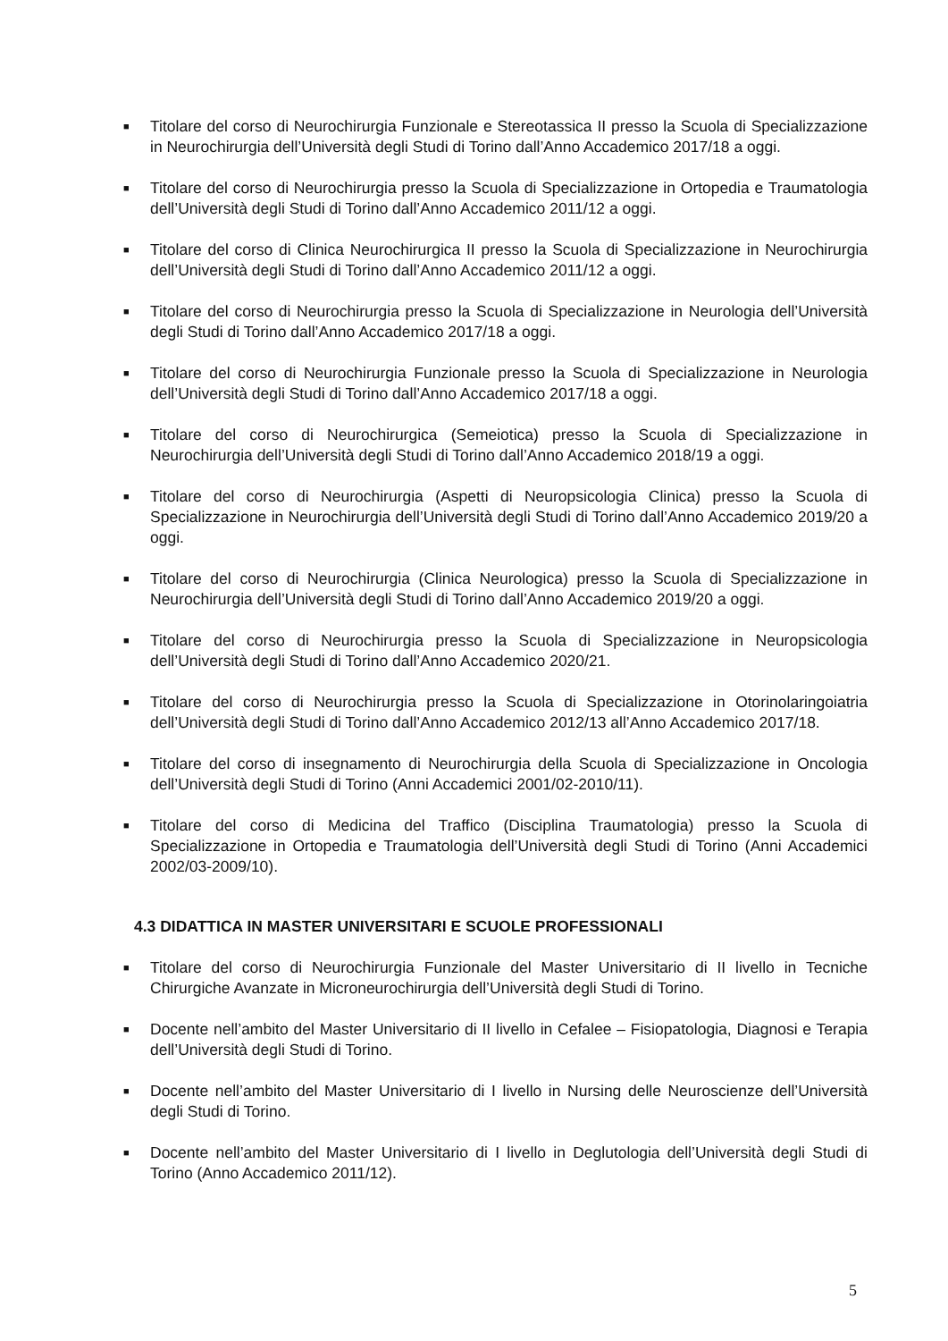■
Titolare del corso di Neurochirurgia Funzionale e Stereotassica II presso la Scuola di Specializzazione in Neurochirurgia dell’Università degli Studi di Torino dall’Anno Accademico 2017/18 a oggi.
■
Titolare del corso di Neurochirurgia presso la Scuola di Specializzazione in Ortopedia e Traumatologia dell’Università degli Studi di Torino dall’Anno Accademico 2011/12 a oggi.
■
Titolare del corso di Clinica Neurochirurgica II presso la Scuola di Specializzazione in Neurochirurgia dell’Università degli Studi di Torino dall’Anno Accademico 2011/12 a oggi.
■
Titolare del corso di Neurochirurgia presso la Scuola di Specializzazione in Neurologia dell’Università degli Studi di Torino dall’Anno Accademico 2017/18 a oggi.
■
Titolare del corso di Neurochirurgia Funzionale presso la Scuola di Specializzazione in Neurologia dell’Università degli Studi di Torino dall’Anno Accademico 2017/18 a oggi.
■
Titolare del corso di Neurochirurgica (Semeiotica) presso la Scuola di Specializzazione in Neurochirurgia dell’Università degli Studi di Torino dall’Anno Accademico 2018/19 a oggi.
■
Titolare del corso di Neurochirurgia (Aspetti di Neuropsicologia Clinica) presso la Scuola di Specializzazione in Neurochirurgia dell’Università degli Studi di Torino dall’Anno Accademico 2019/20 a oggi.
■
Titolare del corso di Neurochirurgia (Clinica Neurologica) presso la Scuola di Specializzazione in Neurochirurgia dell’Università degli Studi di Torino dall’Anno Accademico 2019/20 a oggi.
■
Titolare del corso di Neurochirurgia presso la Scuola di Specializzazione in Neuropsicologia dell’Università degli Studi di Torino dall’Anno Accademico 2020/21.
■
Titolare del corso di Neurochirurgia presso la Scuola di Specializzazione in Otorinolaringoiatria dell’Università degli Studi di Torino dall’Anno Accademico 2012/13 all’Anno Accademico 2017/18.
■
Titolare del corso di insegnamento di Neurochirurgia della Scuola di Specializzazione in Oncologia dell’Università degli Studi di Torino (Anni Accademici 2001/02-2010/11).
■
Titolare del corso di Medicina del Traffico (Disciplina Traumatologia) presso la Scuola di Specializzazione in Ortopedia e Traumatologia dell’Università degli Studi di Torino (Anni Accademici 2002/03-2009/10).
4.3 DIDATTICA IN MASTER UNIVERSITARI E SCUOLE PROFESSIONALI
■
Titolare del corso di Neurochirurgia Funzionale del Master Universitario di II livello in Tecniche Chirurgiche Avanzate in Microneurochirurgia dell’Università degli Studi di Torino.
■
Docente nell’ambito del Master Universitario di II livello in Cefalee – Fisiopatologia, Diagnosi e Terapia dell’Università degli Studi di Torino.
■
Docente nell’ambito del Master Universitario di I livello in Nursing delle Neuroscienze dell’Università degli Studi di Torino.
■
Docente nell’ambito del Master Universitario di I livello in Deglutologia dell’Università degli Studi di Torino (Anno Accademico 2011/12).
5